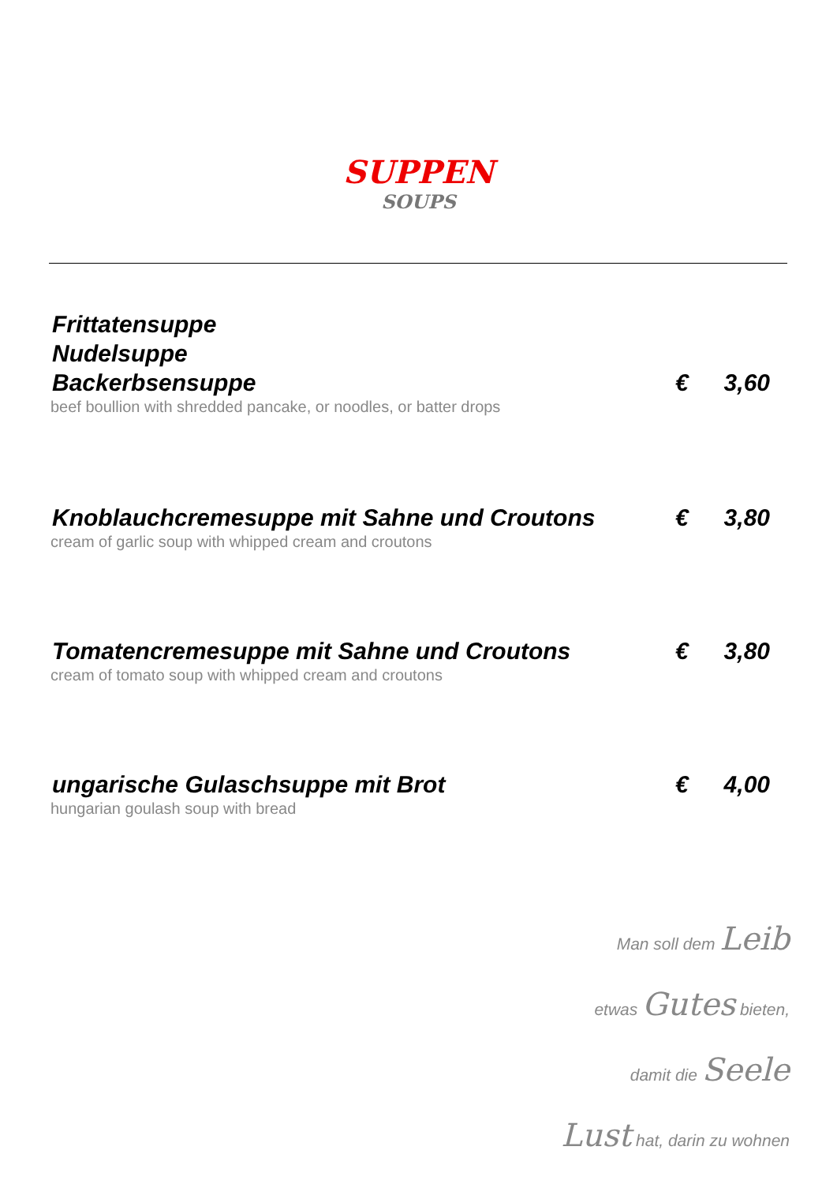SUPPEN
SOUPS
Frittatensuppe
Nudelsuppe
Backerbsensuppe
€ 3,60
beef boullion with shredded pancake, or noodles, or batter drops
Knoblauchcremesuppe mit Sahne und Croutons
€ 3,80
cream of garlic soup with whipped cream and croutons
Tomatencremesuppe mit Sahne und Croutons
€ 3,80
cream of tomato soup with whipped cream and croutons
ungarische Gulaschsuppe mit Brot
€ 4,00
hungarian goulash soup with bread
Man soll dem Leib
etwas Gutes bieten,
damit die Seele
Lust hat, darin zu wohnen